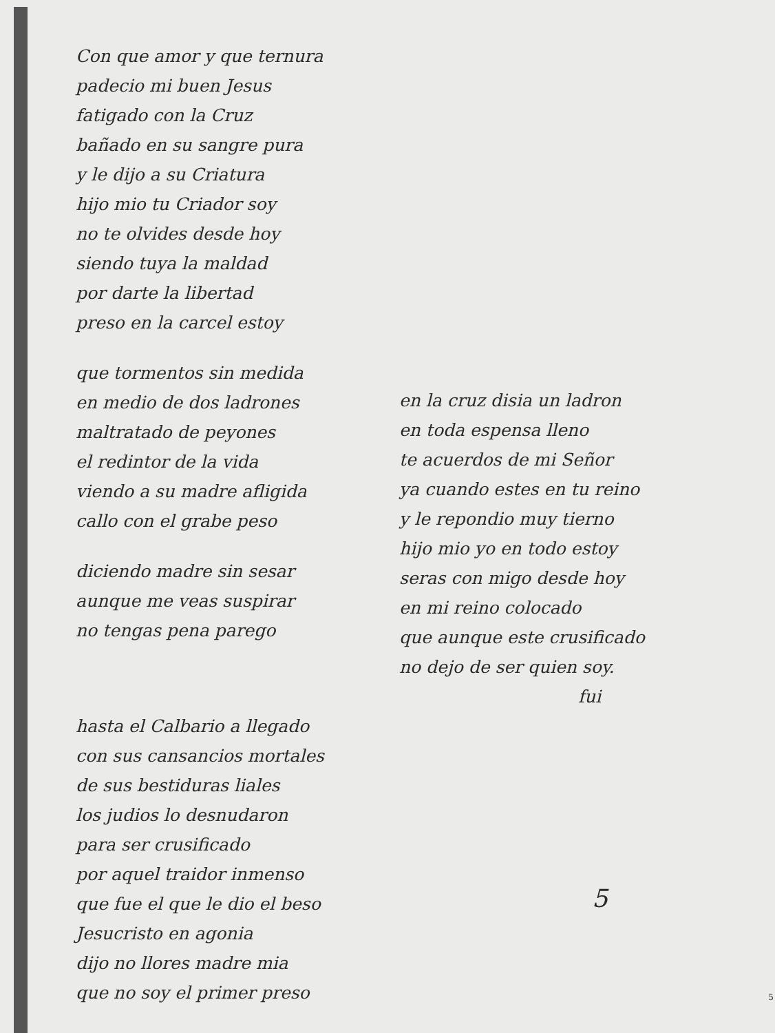Con que amor y que ternura
padecio mi buen Jesus
fatigado con la Cruz
bañado en su sangre pura
y le dijo a su Criatura
hijo mio tu Criador soy
no te olvides desde hoy
siendo tuya la maldad
por darte la libertad
preso en la carcel estoy
que tormentos sin medida
en medio de dos ladrones
maltratado de peyones
el redintor de la vida
viendo a su madre afligida
callo con el grabe peso
diciendo madre sin sesar
aunque me veas suspirar
no tengas pena parego
en la cruz disia un ladron
en toda espensa lleno
te acuerdos de mi Señor
ya cuando estes en tu reino
y le repondio muy tierno
hijo mio yo en todo estoy
seras con migo desde hoy
en mi reino colocado
que aunque este crusificado
no dejo de ser quien soy.
fui
hasta el Calbario a llegado
con sus cansancios mortales
de sus bestiduras liales
los judios lo desnudaron
para ser crusificado
por aquel traidor inmenso
que fue el que le dio el beso
Jesucristo en agonia
dijo no llores madre mia
que no soy el primer preso
5
5